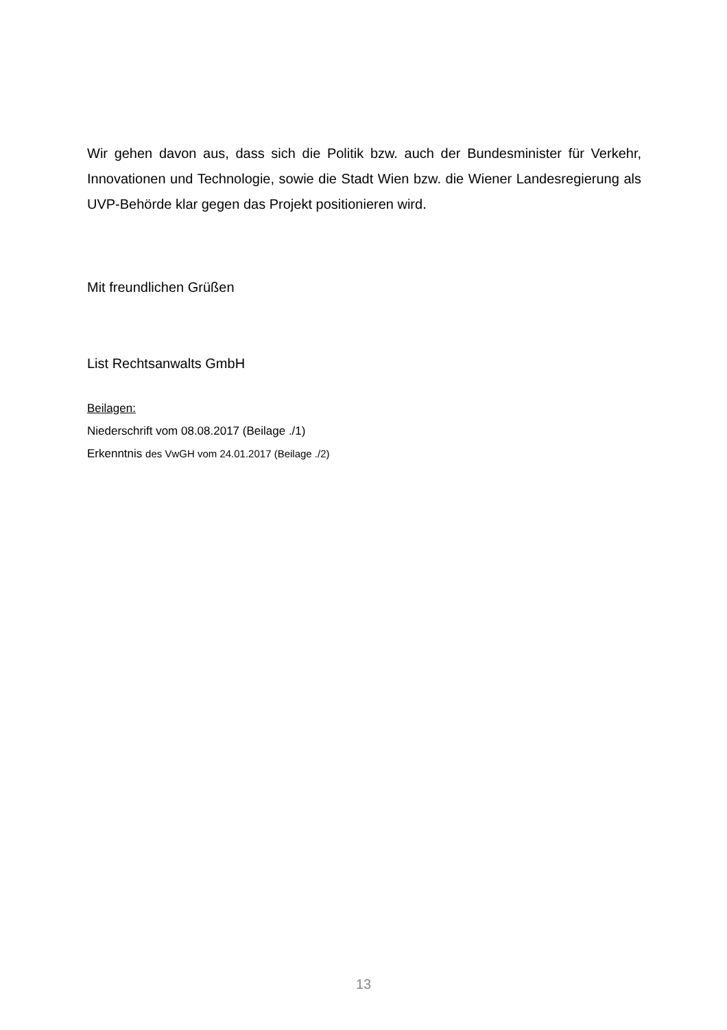Wir gehen davon aus, dass sich die Politik bzw. auch der Bundesminister für Verkehr, Innovationen und Technologie, sowie die Stadt Wien bzw. die Wiener Landesregierung als UVP-Behörde klar gegen das Projekt positionieren wird.
Mit freundlichen Grüßen
List Rechtsanwalts GmbH
Beilagen:
Niederschrift vom 08.08.2017 (Beilage ./1)
Erkenntnis des VwGH vom 24.01.2017 (Beilage ./2)
13